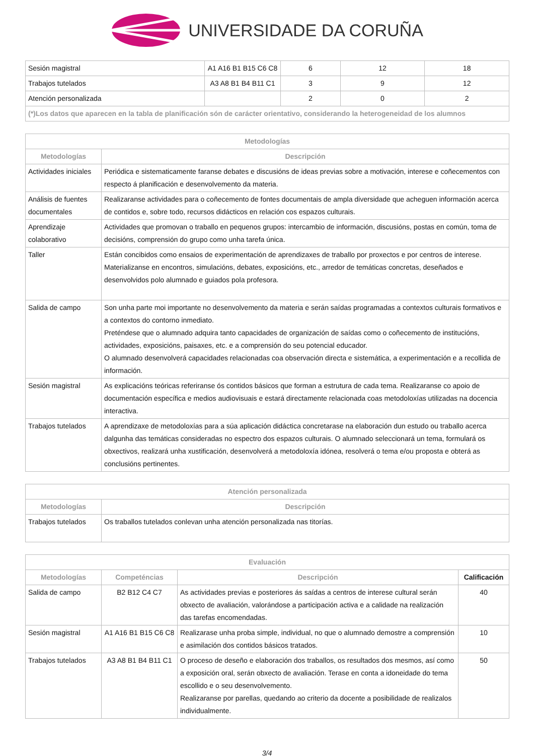UNIVERSIDADE DA CORUÑA
| Sesión magistral | A1 A16 B1 B15 C6 C8 | 6 | 12 | 18 |
| Trabajos tutelados | A3 A8 B1 B4 B11 C1 | 3 | 9 | 12 |
| Atención personalizada | | 2 | 0 | 2 |
| (*)Los datos que aparecen en la tabla de planificación són de carácter orientativo, considerando la heterogeneidad de los alumnos | | | | |
| Metodologías | |
| --- | --- |
| Metodologías | Descripción |
| Actividades iniciales | Periódica e sistematicamente faranse debates e discusións de ideas previas sobre a motivación, interese e coñecementos con respecto á planificación e desenvolvemento da materia. |
| Análisis de fuentes documentales | Realizaranse actividades para o coñecemento de fontes documentais de ampla diversidade que acheguen información acerca de contidos e, sobre todo, recursos didácticos en relación cos espazos culturais. |
| Aprendizaje colaborativo | Actividades que promovan o traballo en pequenos grupos: intercambio de información, discusións, postas en común, toma de decisións, comprensión do grupo como unha tarefa única. |
| Taller | Están concibidos como ensaios de experimentación de aprendizaxes de traballo por proxectos e por centros de interese. Materializanse en encontros, simulacións, debates, exposicións, etc., arredor de temáticas concretas, deseñados e desenvolvidos polo alumnado e guiados pola profesora. |
| Salida de campo | Son unha parte moi importante no desenvolvemento da materia e serán saídas programadas a contextos culturais formativos e a contextos do contorno inmediato. Preténdese que o alumnado adquira tanto capacidades de organización de saídas como o coñecemento de institucións, actividades, exposicións, paisaxes, etc. e a comprensión do seu potencial educador. O alumnado desenvolverá capacidades relacionadas coa observación directa e sistemática, a experimentación e a recollida de información. |
| Sesión magistral | As explicacións teóricas referiranse ós contidos básicos que forman a estrutura de cada tema. Realizaranse co apoio de documentación específica e medios audiovisuais e estará directamente relacionada coas metodoloxías utilizadas na docencia interactiva. |
| Trabajos tutelados | A aprendizaxe de metodoloxías para a súa aplicación didáctica concretarase na elaboración dun estudo ou traballo acerca dalgunha das temáticas consideradas no espectro dos espazos culturais. O alumnado seleccionará un tema, formulará os obxectivos, realizará unha xustificación, desenvolverá a metodoloxía idónea, resolverá o tema e/ou proposta e obterá as conclusións pertinentes. |
| Atención personalizada | |
| --- | --- |
| Metodologías | Descripción |
| Trabajos tutelados | Os traballos tutelados conlevan unha atención personalizada nas titorías. |
| Evaluación | | | |
| --- | --- | --- | --- |
| Metodologías | Competéncias | Descripción | Calificación |
| Salida de campo | B2 B12 C4 C7 | As actividades previas e posteriores ás saídas a centros de interese cultural serán obxecto de avaliación, valorándose a participación activa e a calidade na realización das tarefas encomendadas. | 40 |
| Sesión magistral | A1 A16 B1 B15 C6 C8 | Realizarase unha proba simple, individual, no que o alumnado demostre a comprensión e asimilación dos contidos básicos tratados. | 10 |
| Trabajos tutelados | A3 A8 B1 B4 B11 C1 | O proceso de deseño e elaboración dos traballos, os resultados dos mesmos, así como a exposición oral, serán obxecto de avaliación. Terase en conta a idoneidade do tema escollido e o seu desenvolvemento. Realizaranse por parellas, quedando ao criterio da docente a posibilidade de realizalos individualmente. | 50 |
3/4